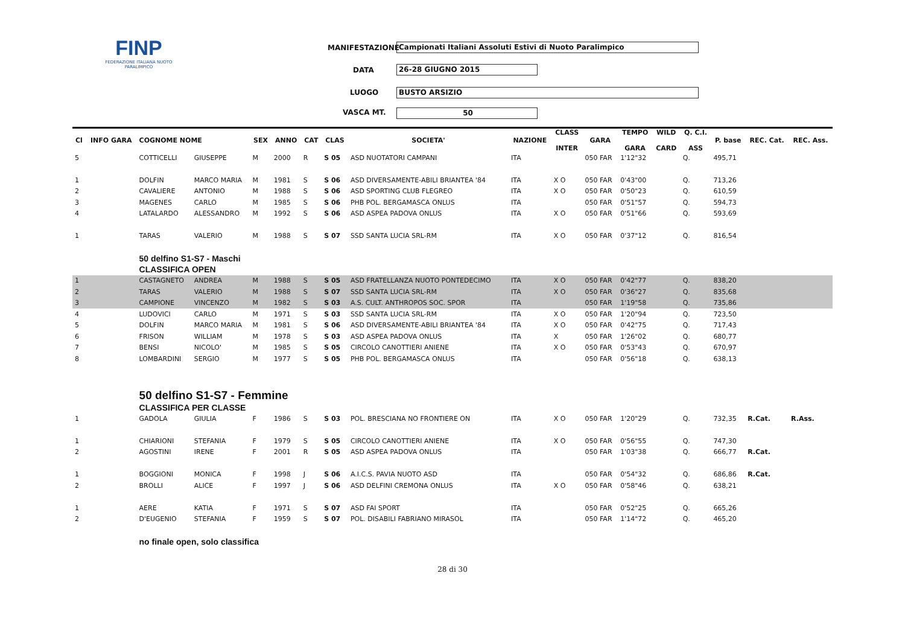FINP
FEDERAZIONE ITALIANA NUOTO PARALIMPICO
MANIFESTAZIONE Campionati Italiani Assoluti Estivi di Nuoto Paralimpico
DATA 26-28 GIUGNO 2015
LUOGO BUSTO ARSIZIO
VASCA MT. 50
| Cl | INFO GARA | COGNOME NOME | | SEX | ANNO | CAT | CLAS | SOCIETA' | NAZIONE | CLASS INTER | GARA | TEMPO GARA | WILD CARD | Q. C.I. ASS | P. base | REC. Cat. | REC. Ass. |
| --- | --- | --- | --- | --- | --- | --- | --- | --- | --- | --- | --- | --- | --- | --- | --- | --- | --- |
| 5 | | COTTICELLI | GIUSEPPE | M | 2000 | R | S 05 | ASD NUOTATORI CAMPANI | ITA | | 050 FAR | 1'12"32 | | Q. | 495,71 | | |
| 1 | | DOLFIN | MARCO MARIA | M | 1981 | S | S 06 | ASD DIVERSAMENTE-ABILI BRIANTEA '84 | ITA | X O | 050 FAR | 0'43"00 | | Q. | 713,26 | | |
| 2 | | CAVALIERE | ANTONIO | M | 1988 | S | S 06 | ASD SPORTING CLUB FLEGREO | ITA | X O | 050 FAR | 0'50"23 | | Q. | 610,59 | | |
| 3 | | MAGENES | CARLO | M | 1985 | S | S 06 | PHB POL. BERGAMASCA ONLUS | ITA | | 050 FAR | 0'51"57 | | Q. | 594,73 | | |
| 4 | | LATALARDO | ALESSANDRO | M | 1992 | S | S 06 | ASD ASPEA PADOVA ONLUS | ITA | X O | 050 FAR | 0'51"66 | | Q. | 593,69 | | |
| 1 | | TARAS | VALERIO | M | 1988 | S | S 07 | SSD SANTA LUCIA SRL-RM | ITA | X O | 050 FAR | 0'37"12 | | Q. | 816,54 | | |
| | | 50 delfino S1-S7 - Maschi | | | | | | | | | | | | | | | |
| | | CLASSIFICA OPEN | | | | | | | | | | | | | | | |
| 1 | | CASTAGNETO | ANDREA | M | 1988 | S | S 05 | ASD FRATELLANZA NUOTO PONTEDECIMO | ITA | X O | 050 FAR | 0'42"77 | | Q. | 838,20 | | |
| 2 | | TARAS | VALERIO | M | 1988 | S | S 07 | SSD SANTA LUCIA SRL-RM | ITA | X O | 050 FAR | 0'36"27 | | Q. | 835,68 | | |
| 3 | | CAMPIONE | VINCENZO | M | 1982 | S | S 03 | A.S. CULT. ANTHROPOS SOC. SPOR | ITA | | 050 FAR | 1'19"58 | | Q. | 735,86 | | |
| 4 | | LUDOVICI | CARLO | M | 1971 | S | S 03 | SSD SANTA LUCIA SRL-RM | ITA | X O | 050 FAR | 1'20"94 | | Q. | 723,50 | | |
| 5 | | DOLFIN | MARCO MARIA | M | 1981 | S | S 06 | ASD DIVERSAMENTE-ABILI BRIANTEA '84 | ITA | X O | 050 FAR | 0'42"75 | | Q. | 717,43 | | |
| 6 | | FRISON | WILLIAM | M | 1978 | S | S 03 | ASD ASPEA PADOVA ONLUS | ITA | X | 050 FAR | 1'26"02 | | Q. | 680,77 | | |
| 7 | | BENSI | NICOLO' | M | 1985 | S | S 05 | CIRCOLO CANOTTIERI ANIENE | ITA | X O | 050 FAR | 0'53"43 | | Q. | 670,97 | | |
| 8 | | LOMBARDINI | SERGIO | M | 1977 | S | S 05 | PHB POL. BERGAMASCA ONLUS | ITA | | 050 FAR | 0'56"18 | | Q. | 638,13 | | |
| | | 50 delfino S1-S7 - Femmine | | | | | | | | | | | | | | | |
| | | CLASSIFICA PER CLASSE | | | | | | | | | | | | | | | |
| 1 | | GADOLA | GIULIA | F | 1986 | S | S 03 | POL. BRESCIANA NO FRONTIERE ON | ITA | X O | 050 FAR | 1'20"29 | | Q. | 732,35 | R.Cat. | R.Ass. |
| 1 | | CHIARIONI | STEFANIA | F | 1979 | S | S 05 | CIRCOLO CANOTTIERI ANIENE | ITA | X O | 050 FAR | 0'56"55 | | Q. | 747,30 | | |
| 2 | | AGOSTINI | IRENE | F | 2001 | R | S 05 | ASD ASPEA PADOVA ONLUS | ITA | | 050 FAR | 1'03"38 | | Q. | 666,77 | R.Cat. | |
| 1 | | BOGGIONI | MONICA | F | 1998 | J | S 06 | A.I.C.S. PAVIA NUOTO ASD | ITA | | 050 FAR | 0'54"32 | | Q. | 686,86 | R.Cat. | |
| 2 | | BROLLI | ALICE | F | 1997 | J | S 06 | ASD DELFINI CREMONA ONLUS | ITA | X O | 050 FAR | 0'58"46 | | Q. | 638,21 | | |
| 1 | | AERE | KATIA | F | 1971 | S | S 07 | ASD FAI SPORT | ITA | | 050 FAR | 0'52"25 | | Q. | 665,26 | | |
| 2 | | D'EUGENIO | STEFANIA | F | 1959 | S | S 07 | POL. DISABILI FABRIANO MIRASOL | ITA | | 050 FAR | 1'14"72 | | Q. | 465,20 | | |
| | | no finale open, solo classifica | | | | | | | | | | | | | | | |
28 di 30